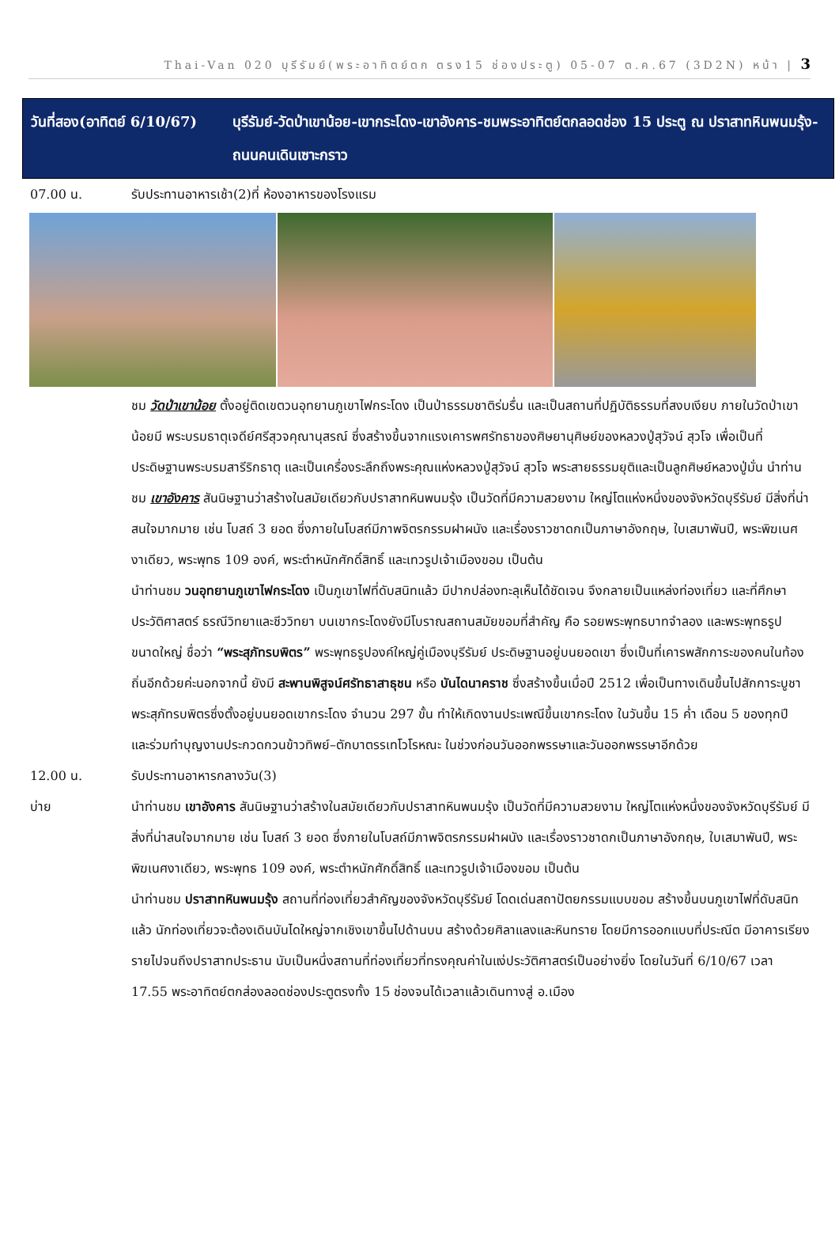Thai-Van 020 บุรีรัมย์(พระอาทิตย์ตก ตรง15 ช่องประตู) 05-07 ต.ค.67 (3D2N) หน้า | 3
วันที่สอง(อาทิตย์ 6/10/67)
บุรีรัมย์-วัดป่าเขาน้อย-เขากระโดง-เขาอังคาร-ชมพระอาทิตย์ตกลอดช่อง 15 ประตู ณ ปราสาทหินพนมรุ้ง-ถนนคนเดินเซาะกราว
07.00 น. รับประทานอาหารเช้า(2)ที่ ห้องอาหารของโรงแรม
ชม วัดป่าเขาน้อย ตั้งอยู่ติดเขตวนอุทยานภูเขาไฟกระโดง เป็นป่าธรรมชาติร่มรื่น และเป็นสถานที่ปฏิบัติธรรมที่สงบเงียบ ภายในวัดป่าเขาน้อยมี พระบรมธาตุเจดีย์ศรีสุวจคุณานุสรณ์ ซึ่งสร้างขึ้นจากแรงเคารพศรัทธาของศิษยานุศิษย์ของหลวงปู่สุวัจน์ สุวโจ เพื่อเป็นที่ประดิษฐานพระบรมสารีริกธาตุ และเป็นเครื่องระลึกถึงพระคุณแห่งหลวงปู่สุวัจน์ สุวโจ พระสายธรรมยุติและเป็นลูกศิษย์หลวงปู่มั่น นำท่านชม เขาอังคาร สันนิษฐานว่าสร้างในสมัยเดียวกับปราสาทหินพนมรุ้ง เป็นวัดที่มีความสวยงาม ใหญ่โตแห่งหนึ่งของจังหวัดบุรีรัมย์ มีสิ่งที่น่าสนใจมากมาย เช่น โบสถ์ 3 ยอด ซึ่งภายในโบสถ์มีภาพจิตรกรรมฝาผนัง และเรื่องราวชาดกเป็นภาษาอังกฤษ, ใบเสมาพันปี, พระพิฆเนศงาเดียว, พระพุทธ 109 องค์, พระตำหนักศักดิ์สิทธิ์ และเทวรูปเจ้าเมืองขอม เป็นต้น
นำท่านชม วนอุทยานภูเขาไฟกระโดง เป็นภูเขาไฟที่ดับสนิทแล้ว มีปากปล่องทะลุเห็นได้ชัดเจน จึงกลายเป็นแหล่งท่องเที่ยว และที่ศึกษาประวัติศาสตร์ ธรณีวิทยาและชีววิทยา บนเขากระโดงยังมีโบราณสถานสมัยขอมที่สำคัญ คือ รอยพระพุทธบาทจำลอง และพระพุทธรูปขนาดใหญ่ ชื่อว่า “พระสุภัทรบพิตร” พระพุทธรูปองค์ใหญ่คู่เมืองบุรีรัมย์ ประดิษฐานอยู่บนยอดเขา ซึ่งเป็นที่เคารพสักการะของคนในท้องถิ่นอีกด้วยค่ะนอกจากนี้ ยังมี สะพานพิสูจน์ศรัทธาสาธุชน หรือ บันไดนาคราช ซึ่งสร้างขึ้นเมื่อปี 2512 เพื่อเป็นทางเดินขึ้นไปสักการะบูชาพระสุภัทรบพิตรซึ่งตั้งอยู่บนยอดเขากระโดง จำนวน 297 ขั้น ทำให้เกิดงานประเพณีขึ้นเขากระโดง ในวันขึ้น 15 ค่ำ เดือน 5 ของทุกปี และร่วมทำบุญงานประกวดกวนข้าวทิพย์–ตักบาตรรเทโวโรหณะ ในช่วงก่อนวันออกพรรษาและวันออกพรรษาอีกด้วย
12.00 น. รับประทานอาหารกลางวัน(3)
บ่าย นำท่านชม เขาอังคาร สันนิษฐานว่าสร้างในสมัยเดียวกับปราสาทหินพนมรุ้ง เป็นวัดที่มีความสวยงาม ใหญ่โตแห่งหนึ่งของจังหวัดบุรีรัมย์ มีสิ่งที่น่าสนใจมากมาย เช่น โบสถ์ 3 ยอด ซึ่งภายในโบสถ์มีภาพจิตรกรรมฝาผนัง และเรื่องราวชาดกเป็นภาษาอังกฤษ, ใบเสมาพันปี, พระพิฆเนศงาเดียว, พระพุทธ 109 องค์, พระตำหนักศักดิ์สิทธิ์ และเทวรูปเจ้าเมืองขอม เป็นต้น
นำท่านชม ปราสาทหินพนมรุ้ง สถานที่ท่องเที่ยวสำคัญของจังหวัดบุรีรัมย์ โดดเด่นสถาปัตยกรรมแบบขอม สร้างขึ้นบนภูเขาไฟที่ดับสนิทแล้ว นักท่องเที่ยวจะต้องเดินบันไดใหญ่จากเชิงเขาขึ้นไปด้านบน สร้างด้วยศิลาแลงและหินทราย โดยมีการออกแบบที่ประณีต มีอาคารเรียงรายไปจนถึงปราสาทประธาน นับเป็นหนึ่งสถานที่ท่องเที่ยวที่ทรงคุณค่าในแง่ประวัติศาสตร์เป็นอย่างยิ่ง โดยในวันที่ 6/10/67 เวลา 17.55 พระอาทิตย์ตกส่องลอดช่องประตูตรงทั้ง 15 ช่องจนได้เวลาแล้วเดินทางสู่ อ.เมือง